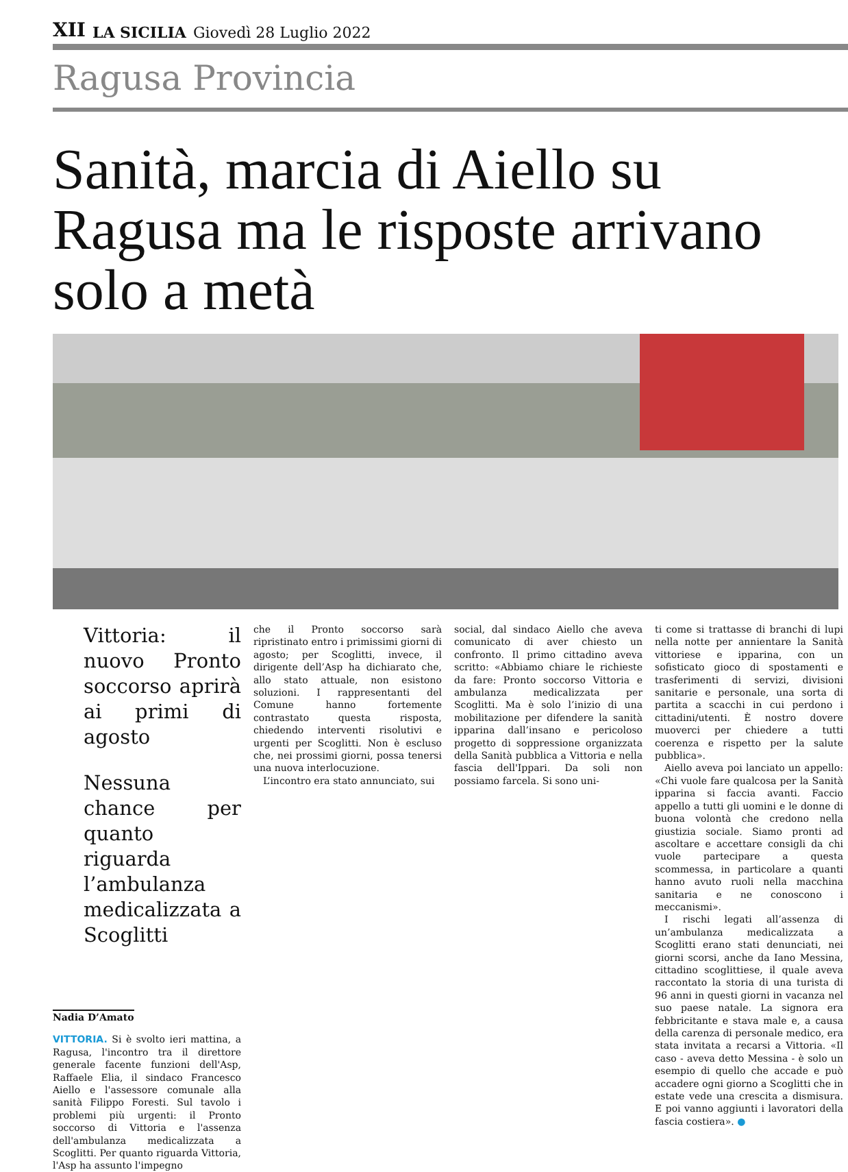XII LA SICILIA Giovedì 28 Luglio 2022
Ragusa Provincia
Sanità, marcia di Aiello su Ragusa ma le risposte arrivano solo a metà
Vittoria: il nuovo Pronto soccorso aprirà ai primi di agosto
Nessuna chance per quanto riguarda l’ambulanza medicalizzata a Scoglitti
Nadia D’Amato
VITTORIA. Si è svolto ieri mattina, a Ragusa, l'incontro tra il direttore generale facente funzioni dell'Asp, Raffaele Elia, il sindaco Francesco Aiello e l'assessore comunale alla sanità Filippo Foresti. Sul tavolo i problemi più urgenti: il Pronto soccorso di Vittoria e l'assenza dell'ambulanza medicalizzata a Scoglitti. Per quanto riguarda Vittoria, l'Asp ha assunto l'impegno
che il Pronto soccorso sarà ripristinato entro i primissimi giorni di agosto; per Scoglitti, invece, il dirigente dell’Asp ha dichiarato che, allo stato attuale, non esistono soluzioni. I rappresentanti del Comune hanno fortemente contrastato questa risposta, chiedendo interventi risolutivi e urgenti per Scoglitti. Non è escluso che, nei prossimi giorni, possa tenersi una nuova interlocuzione.
L’incontro era stato annunciato, sui
social, dal sindaco Aiello che aveva comunicato di aver chiesto un confronto. Il primo cittadino aveva scritto: «Abbiamo chiare le richieste da fare: Pronto soccorso Vittoria e ambulanza medicalizzata per Scoglitti. Ma è solo l’inizio di una mobilitazione per difendere la sanità ipparina dall’insano e pericoloso progetto di soppressione organizzata della Sanità pubblica a Vittoria e nella fascia dell'Ippari. Da soli non possiamo farcela. Si sono uni-
ti come si trattasse di branchi di lupi nella notte per annientare la Sanità vittoriese e ipparina, con un sofisticato gioco di spostamenti e trasferimenti di servizi, divisioni sanitarie e personale, una sorta di partita a scacchi in cui perdono i cittadini/utenti. È nostro dovere muoverci per chiedere a tutti coerenza e rispetto per la salute pubblica».
Aiello aveva poi lanciato un appello: «Chi vuole fare qualcosa per la Sanità ipparina si faccia avanti. Faccio appello a tutti gli uomini e le donne di buona volontà che credono nella giustizia sociale. Siamo pronti ad ascoltare e accettare consigli da chi vuole partecipare a questa scommessa, in particolare a quanti hanno avuto ruoli nella macchina sanitaria e ne conoscono i meccanismi».
I rischi legati all’assenza di un’ambulanza medicalizzata a Scoglitti erano stati denunciati, nei giorni scorsi, anche da Iano Messina, cittadino scoglittiese, il quale aveva raccontato la storia di una turista di 96 anni in questi giorni in vacanza nel suo paese natale. La signora era febbricitante e stava male e, a causa della carenza di personale medico, era stata invitata a recarsi a Vittoria. «Il caso - aveva detto Messina - è solo un esempio di quello che accade e può accadere ogni giorno a Scoglitti che in estate vede una crescita a dismisura. E poi vanno aggiunti i lavoratori della fascia costiera». ●